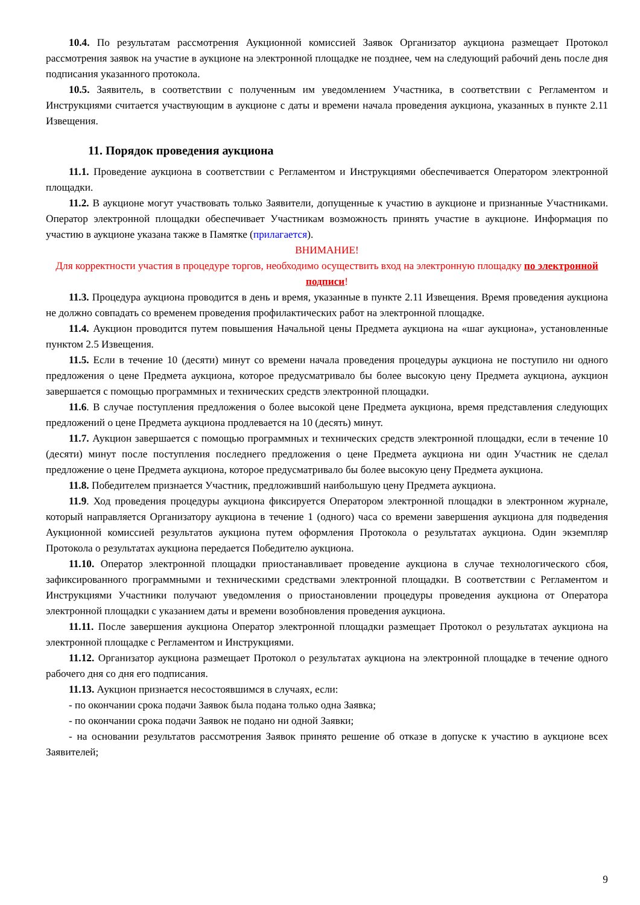10.4. По результатам рассмотрения Аукционной комиссией Заявок Организатор аукциона размещает Протокол рассмотрения заявок на участие в аукционе на электронной площадке не позднее, чем на следующий рабочий день после дня подписания указанного протокола.
10.5. Заявитель, в соответствии с полученным им уведомлением Участника, в соответствии с Регламентом и Инструкциями считается участвующим в аукционе с даты и времени начала проведения аукциона, указанных в пункте 2.11 Извещения.
11. Порядок проведения аукциона
11.1. Проведение аукциона в соответствии с Регламентом и Инструкциями обеспечивается Оператором электронной площадки.
11.2. В аукционе могут участвовать только Заявители, допущенные к участию в аукционе и признанные Участниками. Оператор электронной площадки обеспечивает Участникам возможность принять участие в аукционе. Информация по участию в аукционе указана также в Памятке (прилагается).
ВНИМАНИЕ!
Для корректности участия в процедуре торгов, необходимо осуществить вход на электронную площадку по электронной подписи!
11.3. Процедура аукциона проводится в день и время, указанные в пункте 2.11 Извещения. Время проведения аукциона не должно совпадать со временем проведения профилактических работ на электронной площадке.
11.4. Аукцион проводится путем повышения Начальной цены Предмета аукциона на «шаг аукциона», установленные пунктом 2.5 Извещения.
11.5. Если в течение 10 (десяти) минут со времени начала проведения процедуры аукциона не поступило ни одного предложения о цене Предмета аукциона, которое предусматривало бы более высокую цену Предмета аукциона, аукцион завершается с помощью программных и технических средств электронной площадки.
11.6. В случае поступления предложения о более высокой цене Предмета аукциона, время представления следующих предложений о цене Предмета аукциона продлевается на 10 (десять) минут.
11.7. Аукцион завершается с помощью программных и технических средств электронной площадки, если в течение 10 (десяти) минут после поступления последнего предложения о цене Предмета аукциона ни один Участник не сделал предложение о цене Предмета аукциона, которое предусматривало бы более высокую цену Предмета аукциона.
11.8. Победителем признается Участник, предложивший наибольшую цену Предмета аукциона.
11.9. Ход проведения процедуры аукциона фиксируется Оператором электронной площадки в электронном журнале, который направляется Организатору аукциона в течение 1 (одного) часа со времени завершения аукциона для подведения Аукционной комиссией результатов аукциона путем оформления Протокола о результатах аукциона. Один экземпляр Протокола о результатах аукциона передается Победителю аукциона.
11.10. Оператор электронной площадки приостанавливает проведение аукциона в случае технологического сбоя, зафиксированного программными и техническими средствами электронной площадки. В соответствии с Регламентом и Инструкциями Участники получают уведомления о приостановлении процедуры проведения аукциона от Оператора электронной площадки с указанием даты и времени возобновления проведения аукциона.
11.11. После завершения аукциона Оператор электронной площадки размещает Протокол о результатах аукциона на электронной площадке с Регламентом и Инструкциями.
11.12. Организатор аукциона размещает Протокол о результатах аукциона на электронной площадке в течение одного рабочего дня со дня его подписания.
11.13. Аукцион признается несостоявшимся в случаях, если:
- по окончании срока подачи Заявок была подана только одна Заявка;
- по окончании срока подачи Заявок не подано ни одной Заявки;
- на основании результатов рассмотрения Заявок принято решение об отказе в допуске к участию в аукционе всех Заявителей;
9